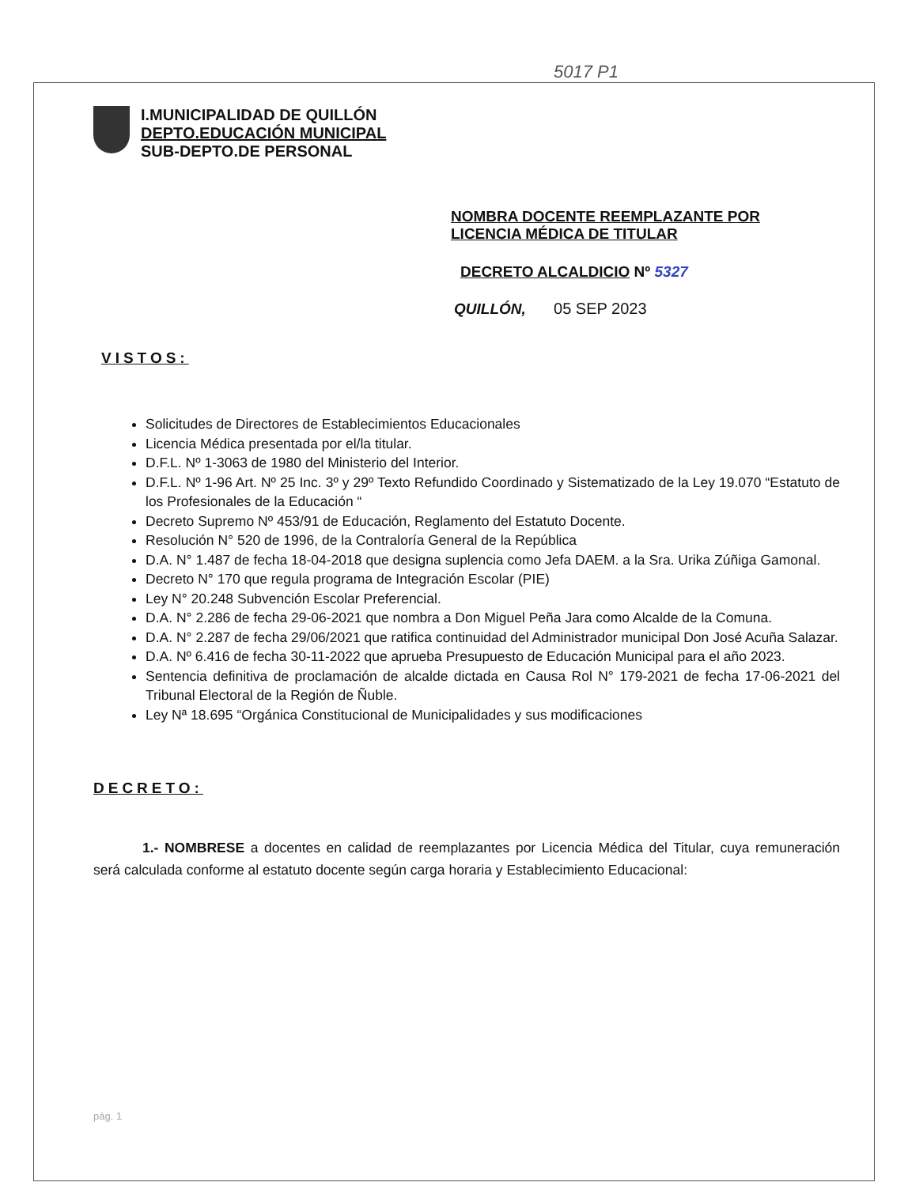5017 P1
I.MUNICIPALIDAD DE QUILLÓN
DEPTO.EDUCACIÓN MUNICIPAL
SUB-DEPTO.DE PERSONAL
NOMBRA DOCENTE REEMPLAZANTE POR
LICENCIA MÉDICA DE TITULAR
DECRETO ALCALDICIO Nº 5327
QUILLÓN, 05 SEP 2023
VISTOS:
Solicitudes de Directores de Establecimientos Educacionales
Licencia Médica presentada por el/la titular.
D.F.L. Nº 1-3063 de 1980 del Ministerio del Interior.
D.F.L. Nº 1-96 Art. Nº 25 Inc. 3º y 29º Texto Refundido Coordinado y Sistematizado de la Ley 19.070 “Estatuto de los Profesionales de la Educación “
Decreto Supremo Nº 453/91 de Educación, Reglamento del Estatuto Docente.
Resolución N° 520 de 1996, de la Contraloría General de la República
D.A. N° 1.487 de fecha 18-04-2018 que designa suplencia como Jefa DAEM. a la Sra. Urika Zúñiga Gamonal.
Decreto N° 170 que regula programa de Integración Escolar (PIE)
Ley N° 20.248 Subvención Escolar Preferencial.
D.A. N° 2.286 de fecha 29-06-2021 que nombra a Don Miguel Peña Jara como Alcalde de la Comuna.
D.A. N° 2.287 de fecha 29/06/2021 que ratifica continuidad del Administrador municipal Don José Acuña Salazar.
D.A. Nº 6.416 de fecha 30-11-2022 que aprueba Presupuesto de Educación Municipal para el año 2023.
Sentencia definitiva de proclamación de alcalde dictada en Causa Rol N° 179-2021 de fecha 17-06-2021 del Tribunal Electoral de la Región de Ñuble.
Ley Nª 18.695 “Orgánica Constitucional de Municipalidades y sus modificaciones
DECRETO:
1.- NOMBRESE a docentes en calidad de reemplazantes por Licencia Médica del Titular, cuya remuneración será calculada conforme al estatuto docente según carga horaria y Establecimiento Educacional:
pág. 1